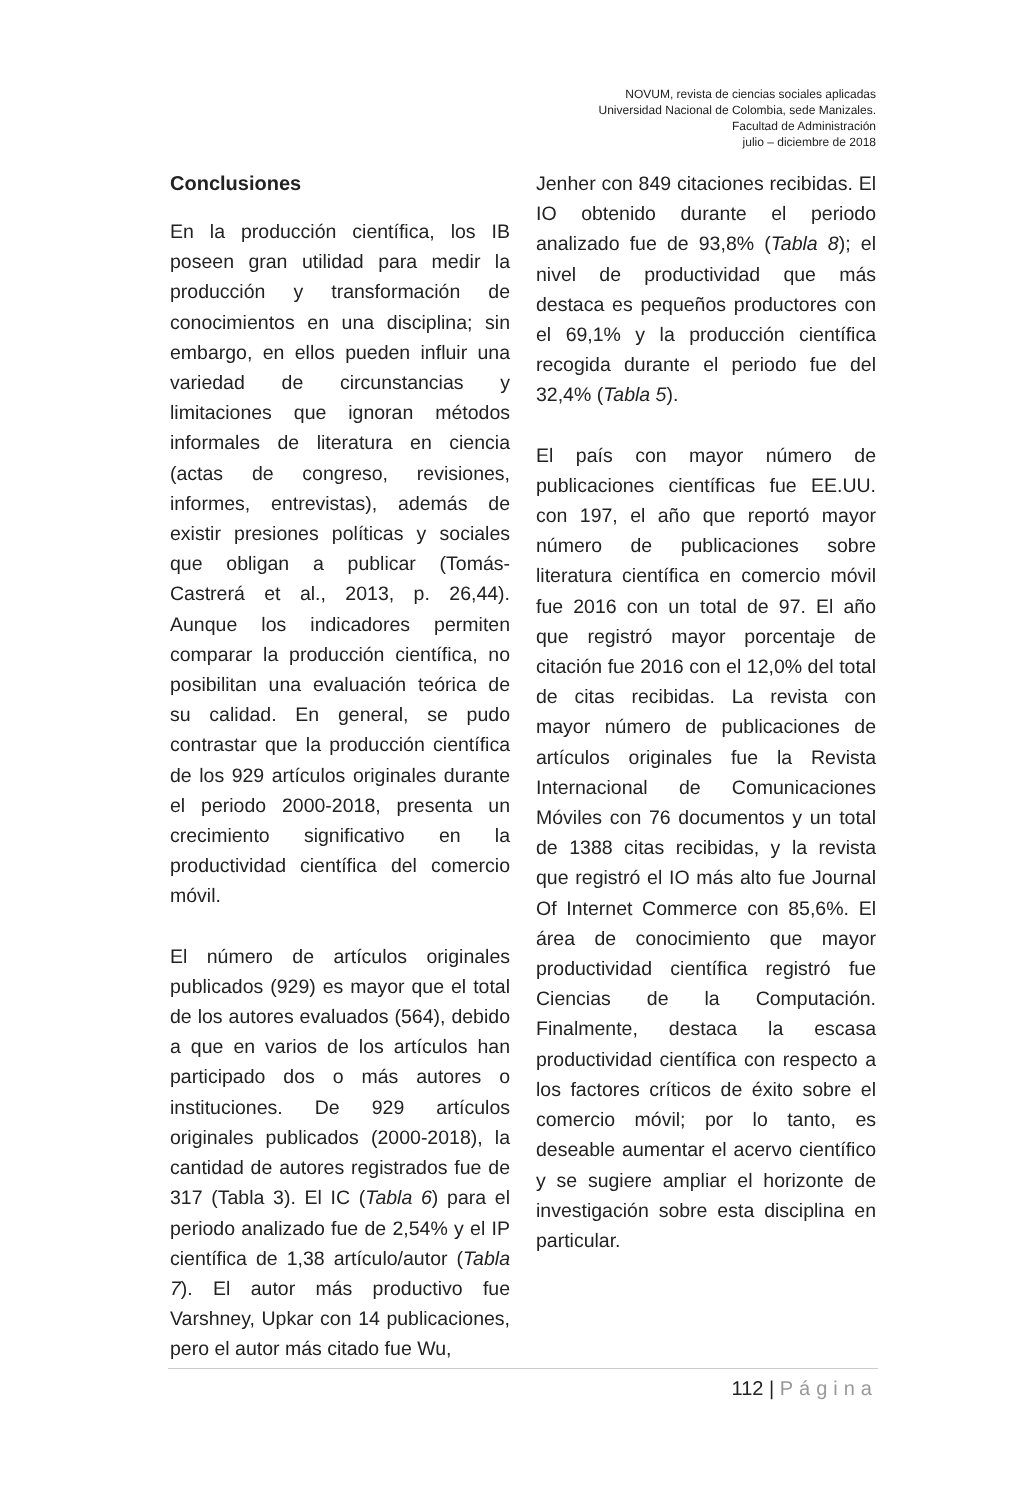NOVUM, revista de ciencias sociales aplicadas
Universidad Nacional de Colombia, sede Manizales.
Facultad de Administración
julio – diciembre de 2018
Conclusiones
En la producción científica, los IB poseen gran utilidad para medir la producción y transformación de conocimientos en una disciplina; sin embargo, en ellos pueden influir una variedad de circunstancias y limitaciones que ignoran métodos informales de literatura en ciencia (actas de congreso, revisiones, informes, entrevistas), además de existir presiones políticas y sociales que obligan a publicar (Tomás-Castrerá et al., 2013, p. 26,44). Aunque los indicadores permiten comparar la producción científica, no posibilitan una evaluación teórica de su calidad. En general, se pudo contrastar que la producción científica de los 929 artículos originales durante el periodo 2000-2018, presenta un crecimiento significativo en la productividad científica del comercio móvil.
El número de artículos originales publicados (929) es mayor que el total de los autores evaluados (564), debido a que en varios de los artículos han participado dos o más autores o instituciones. De 929 artículos originales publicados (2000-2018), la cantidad de autores registrados fue de 317 (Tabla 3). El IC (Tabla 6) para el periodo analizado fue de 2,54% y el IP científica de 1,38 artículo/autor (Tabla 7). El autor más productivo fue Varshney, Upkar con 14 publicaciones, pero el autor más citado fue Wu,
Jenher con 849 citaciones recibidas. El IO obtenido durante el periodo analizado fue de 93,8% (Tabla 8); el nivel de productividad que más destaca es pequeños productores con el 69,1% y la producción científica recogida durante el periodo fue del 32,4% (Tabla 5).
El país con mayor número de publicaciones científicas fue EE.UU. con 197, el año que reportó mayor número de publicaciones sobre literatura científica en comercio móvil fue 2016 con un total de 97. El año que registró mayor porcentaje de citación fue 2016 con el 12,0% del total de citas recibidas. La revista con mayor número de publicaciones de artículos originales fue la Revista Internacional de Comunicaciones Móviles con 76 documentos y un total de 1388 citas recibidas, y la revista que registró el IO más alto fue Journal Of Internet Commerce con 85,6%. El área de conocimiento que mayor productividad científica registró fue Ciencias de la Computación. Finalmente, destaca la escasa productividad científica con respecto a los factores críticos de éxito sobre el comercio móvil; por lo tanto, es deseable aumentar el acervo científico y se sugiere ampliar el horizonte de investigación sobre esta disciplina en particular.
112 | Página